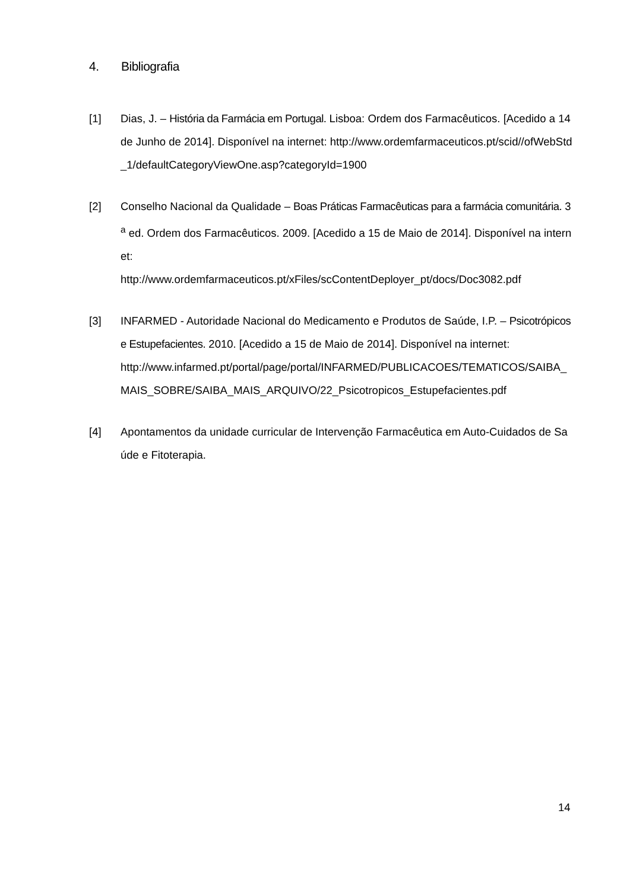4. Bibliografia
[1] Dias, J. – História da Farmácia em Portugal. Lisboa: Ordem dos Farmacêuticos. [Acedido a 14 de Junho de 2014]. Disponível na internet: http://www.ordemfarmaceuticos.pt/scid//ofWebStd_1/defaultCategoryViewOne.asp?categoryId=1900
[2] Conselho Nacional da Qualidade – Boas Práticas Farmacêuticas para a farmácia comunitária. 3<sup>a</sup> ed. Ordem dos Farmacêuticos. 2009. [Acedido a 15 de Maio de 2014]. Disponível na internet:
http://www.ordemfarmaceuticos.pt/xFiles/scContentDeployer_pt/docs/Doc3082.pdf
[3] INFARMED - Autoridade Nacional do Medicamento e Produtos de Saúde, I.P. – Psicotrópicos e Estupefacientes. 2010. [Acedido a 15 de Maio de 2014]. Disponível na internet:
http://www.infarmed.pt/portal/page/portal/INFARMED/PUBLICACOES/TEMATICOS/SAIBA_MAIS_SOBRE/SAIBA_MAIS_ARQUIVO/22_Psicotropicos_Estupefacientes.pdf
[4] Apontamentos da unidade curricular de Intervenção Farmacêutica em Auto-Cuidados de Saúde e Fitoterapia.
14